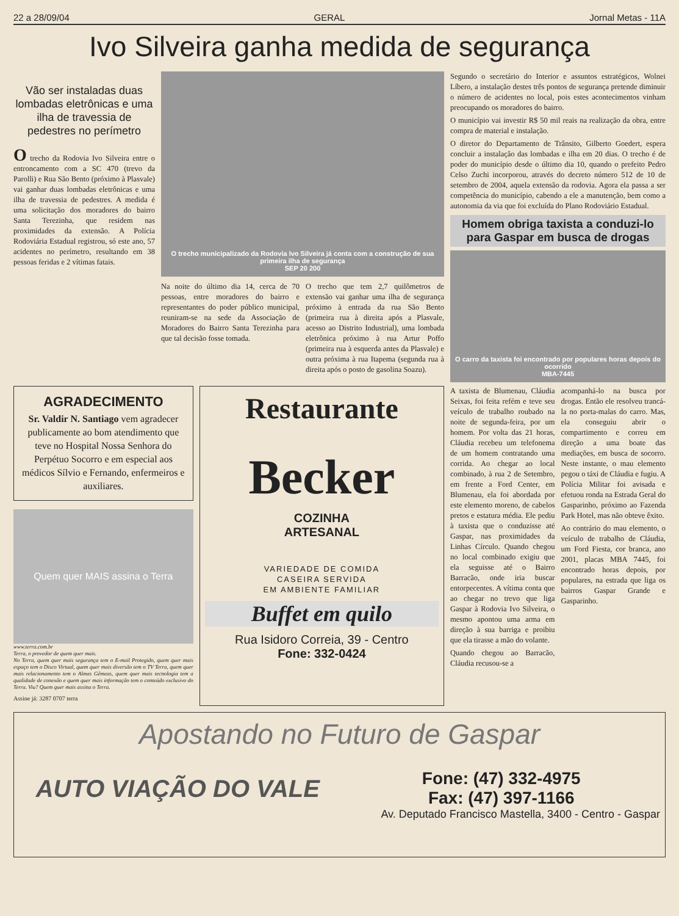22 a 28/09/04 GERAL Jornal Metas - 11A
Ivo Silveira ganha medida de segurança
Vão ser instaladas duas lombadas eletrônicas e uma ilha de travessia de pedestres no perímetro
O trecho da Rodovia Ivo Silveira entre o entroncamento com a SC 470 (trevo da Parolli) e Rua São Bento (próximo à Plasvale) vai ganhar duas lombadas eletrônicas e uma ilha de travessia de pedestres. A medida é uma solicitação dos moradores do bairro Santa Terezinha, que residem nas proximidades da extensão. A Polícia Rodoviária Estadual registrou, só este ano, 57 acidentes no perímetro, resultando em 38 pessoas feridas e 2 vítimas fatais.
O trecho municipalizado da Rodovia Ivo Silveira já conta com a construção de sua primeira ilha de segurança
SEP 20 200
Na noite do último dia 14, cerca de 70 pessoas, entre moradores do bairro e representantes do poder público municipal, reuniram-se na sede da Associação de Moradores do Bairro Santa Terezinha para que tal decisão fosse tomada.
O trecho que tem 2,7 quilômetros de extensão vai ganhar uma ilha de segurança próximo à entrada da rua São Bento (primeira rua à direita após a Plasvale, acesso ao Distrito Industrial), uma lombada eletrônica próximo à rua Artur Poffo (primeira rua à esquerda antes da Plasvale) e outra próxima à rua Itapema (segunda rua à direita após o posto de gasolina Soazu).
AGRADECIMENTO
Sr. Valdir N. Santiago vem agradecer publicamente ao bom atendimento que teve no Hospital Nossa Senhora do Perpétuo Socorro e em especial aos médicos Sílvio e Fernando, enfermeiros e auxiliares.
Quem quer MAIS assina o Terra
www.terra.com.br
Terra, o provedor de quem quer mais.
No Terra, quem quer mais segurança tem o E-mail Protegido, quem quer mais espaço tem o Disco Virtual, quem quer mais diversão tem o TV Terra, quem quer mais relacionamento tem o Almas Gêmeas, quem quer mais tecnologia tem a qualidade de conexão e quem quer mais informação tem o conteúdo exclusivo do Terra. Viu? Quem quer mais assina o Terra.
Assine já: 3287 0707 terra
Restaurante
Becker
COZINHA
ARTESANAL
VARIEDADE DE COMIDA
CASEIRA SERVIDA
EM AMBIENTE FAMILIAR
Buffet em quilo
Rua Isidoro Correia, 39 - Centro
Fone: 332-0424
Segundo o secretário do Interior e assuntos estratégicos, Wolnei Líbero, a instalação destes três pontos de segurança pretende diminuir o número de acidentes no local, pois estes acontecimentos vinham preocupando os moradores do bairro.
O município vai investir R$ 50 mil reais na realização da obra, entre compra de material e instalação.
O diretor do Departamento de Trânsito, Gilberto Goedert, espera concluir a instalação das lombadas e ilha em 20 dias. O trecho é de poder do município desde o último dia 10, quando o prefeito Pedro Celso Zuchi incorporou, através do decreto número 512 de 10 de setembro de 2004, aquela extensão da rodovia. Agora ela passa a ser competência do município, cabendo a ele a manutenção, bem como a autonomia da via que foi excluída do Plano Rodoviário Estadual.
Homem obriga taxista a conduzi-lo para Gaspar em busca de drogas
O carro da taxista foi encontrado por populares horas depois do ocorrido
MBA-7445
A taxista de Blumenau, Cláudia Seixas, foi feita refém e teve seu veículo de trabalho roubado na noite de segunda-feira, por um homem. Por volta das 21 horas, Cláudia recebeu um telefonema de um homem contratando uma corrida. Ao chegar ao local combinado, à rua 2 de Setembro, em frente a Ford Center, em Blumenau, ela foi abordada por este elemento moreno, de cabelos pretos e estatura média. Ele pediu à taxista que o conduzisse até Gaspar, nas proximidades da Linhas Círculo. Quando chegou no local combinado exigiu que ela seguisse até o Bairro Barracão, onde iria buscar entorpecentes. A vítima conta que ao chegar no trevo que liga Gaspar à Rodovia Ivo Silveira, o mesmo apontou uma arma em direção à sua barriga e proibiu que ela tirasse a mão do volante.
Quando chegou ao Barracão, Cláudia recusou-se a
acompanhá-lo na busca por drogas. Então ele resolveu trancá-la no porta-malas do carro. Mas, ela conseguiu abrir o compartimento e correu em direção a uma boate das mediações, em busca de socorro. Neste instante, o mau elemento pegou o táxi de Cláudia e fugiu. A Polícia Militar foi avisada e efetuou ronda na Estrada Geral do Gasparinho, próximo ao Fazenda Park Hotel, mas não obteve êxito.
Ao contrário do mau elemento, o veículo de trabalho de Cláudia, um Ford Fiesta, cor branca, ano 2001, placas MBA 7445, foi encontrado horas depois, por populares, na estrada que liga os bairros Gaspar Grande e Gasparinho.
Apostando no Futuro de Gaspar
AUTO VIAÇÃO DO VALE
Fone: (47) 332-4975
Fax: (47) 397-1166
Av. Deputado Francisco Mastella, 3400 - Centro - Gaspar